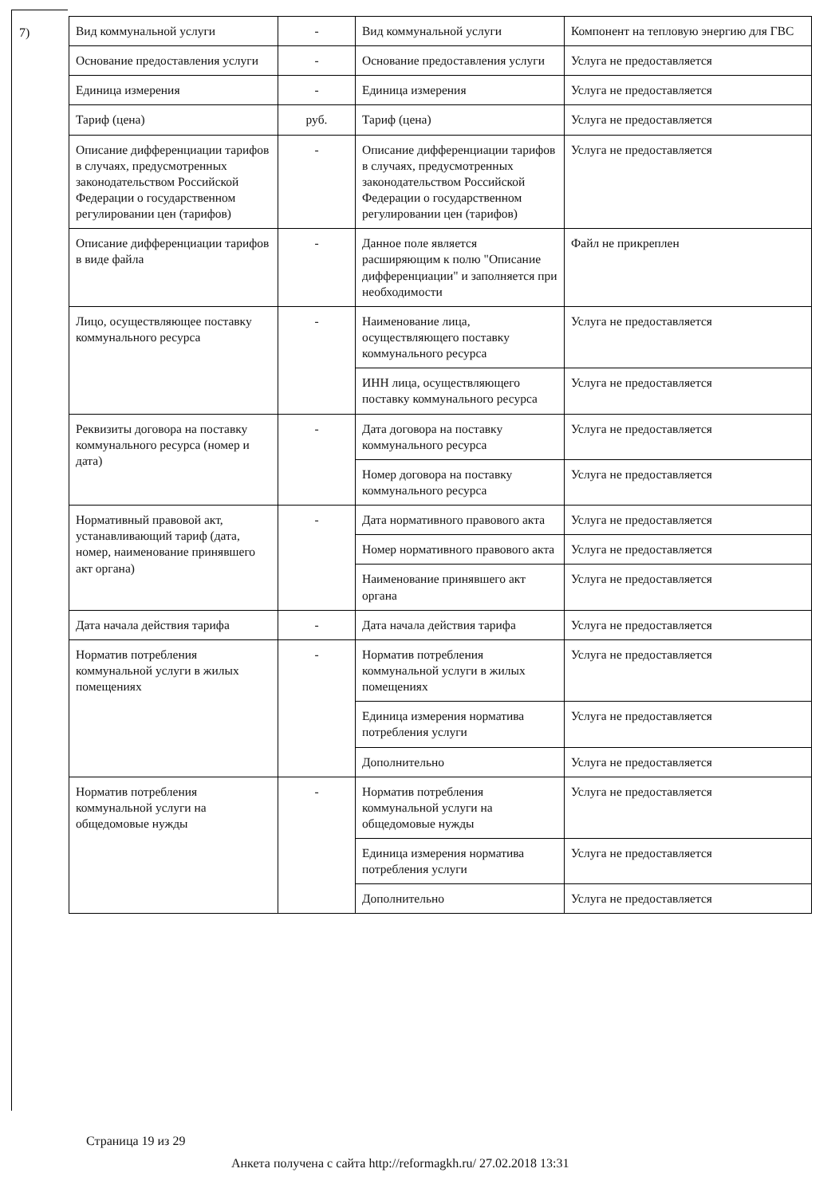7)
| Вид коммунальной услуги | - | Вид коммунальной услуги | Компонент на тепловую энергию для ГВС |
| Основание предоставления услуги | - | Основание предоставления услуги | Услуга не предоставляется |
| Единица измерения | - | Единица измерения | Услуга не предоставляется |
| Тариф (цена) | руб. | Тариф (цена) | Услуга не предоставляется |
| Описание дифференциации тарифов в случаях, предусмотренных законодательством Российской Федерации о государственном регулировании цен (тарифов) | - | Описание дифференциации тарифов в случаях, предусмотренных законодательством Российской Федерации о государственном регулировании цен (тарифов) | Услуга не предоставляется |
| Описание дифференциации тарифов в виде файла | - | Данное поле является расширяющим к полю "Описание дифференциации" и заполняется при необходимости | Файл не прикреплен |
| Лицо, осуществляющее поставку коммунального ресурса | - | Наименование лица, осуществляющего поставку коммунального ресурса | Услуга не предоставляется |
| | | ИНН лица, осуществляющего поставку коммунального ресурса | Услуга не предоставляется |
| Реквизиты договора на поставку коммунального ресурса (номер и дата) | - | Дата договора на поставку коммунального ресурса | Услуга не предоставляется |
| | | Номер договора на поставку коммунального ресурса | Услуга не предоставляется |
| Нормативный правовой акт, устанавливающий тариф (дата, номер, наименование принявшего акт органа) | - | Дата нормативного правового акта | Услуга не предоставляется |
| | | Номер нормативного правового акта | Услуга не предоставляется |
| | | Наименование принявшего акт органа | Услуга не предоставляется |
| Дата начала действия тарифа | - | Дата начала действия тарифа | Услуга не предоставляется |
| Норматив потребления коммунальной услуги в жилых помещениях | - | Норматив потребления коммунальной услуги в жилых помещениях | Услуга не предоставляется |
| | | Единица измерения норматива потребления услуги | Услуга не предоставляется |
| | | Дополнительно | Услуга не предоставляется |
| Норматив потребления коммунальной услуги на общедомовые нужды | - | Норматив потребления коммунальной услуги на общедомовые нужды | Услуга не предоставляется |
| | | Единица измерения норматива потребления услуги | Услуга не предоставляется |
| | | Дополнительно | Услуга не предоставляется |
Страница 19 из 29
Анкета получена с сайта http://reformagkh.ru/ 27.02.2018 13:31